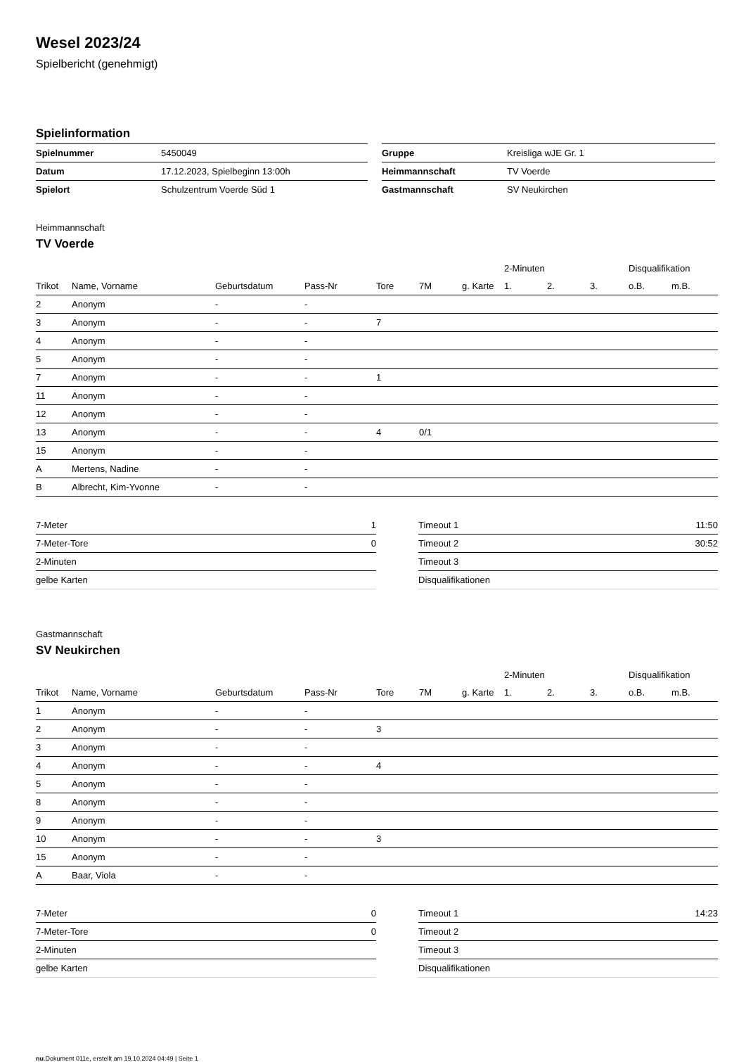Wesel 2023/24
Spielbericht (genehmigt)
Spielinformation
| Spielnummer | 5450049 |
| Datum | 17.12.2023, Spielbeginn 13:00h |
| Spielort | Schulzentrum Voerde Süd 1 |
| Gruppe | Kreisliga wJE Gr. 1 |
| Heimmannschaft | TV Voerde |
| Gastmannschaft | SV Neukirchen |
Heimmannschaft
TV Voerde
| | | | | | | | 2-Minuten | | | Disqualifikation | |
| --- | --- | --- | --- | --- | --- | --- | --- | --- | --- | --- | --- |
| Trikot | Name, Vorname | Geburtsdatum | Pass-Nr | Tore | 7M | g. Karte | 1. | 2. | 3. | o.B. | m.B. |
| 2 | Anonym | - | - | | | | | | | | |
| 3 | Anonym | - | - | 7 | | | | | | | |
| 4 | Anonym | - | - | | | | | | | | |
| 5 | Anonym | - | - | | | | | | | | |
| 7 | Anonym | - | - | 1 | | | | | | | |
| 11 | Anonym | - | - | | | | | | | | |
| 12 | Anonym | - | - | | | | | | | | |
| 13 | Anonym | - | - | 4 | 0/1 | | | | | | |
| 15 | Anonym | - | - | | | | | | | | |
| A | Mertens, Nadine | - | - | | | | | | | | |
| B | Albrecht, Kim-Yvonne | - | - | | | | | | | | |
| 7-Meter | 1 |
| 7-Meter-Tore | 0 |
| 2-Minuten | |
| gelbe Karten | |
| Timeout 1 | 11:50 |
| Timeout 2 | 30:52 |
| Timeout 3 | |
| Disqualifikationen | |
Gastmannschaft
SV Neukirchen
| | | | | | | | 2-Minuten | | | Disqualifikation | |
| --- | --- | --- | --- | --- | --- | --- | --- | --- | --- | --- | --- |
| Trikot | Name, Vorname | Geburtsdatum | Pass-Nr | Tore | 7M | g. Karte | 1. | 2. | 3. | o.B. | m.B. |
| 1 | Anonym | - | - | | | | | | | | |
| 2 | Anonym | - | - | 3 | | | | | | | |
| 3 | Anonym | - | - | | | | | | | | |
| 4 | Anonym | - | - | 4 | | | | | | | |
| 5 | Anonym | - | - | | | | | | | | |
| 8 | Anonym | - | - | | | | | | | | |
| 9 | Anonym | - | - | | | | | | | | |
| 10 | Anonym | - | - | 3 | | | | | | | |
| 15 | Anonym | - | - | | | | | | | | |
| A | Baar, Viola | - | - | | | | | | | | |
| 7-Meter | 0 |
| 7-Meter-Tore | 0 |
| 2-Minuten | |
| gelbe Karten | |
| Timeout 1 | 14:23 |
| Timeout 2 | |
| Timeout 3 | |
| Disqualifikationen | |
nu.Dokument 011e, erstellt am 19.10.2024 04:49 | Seite 1